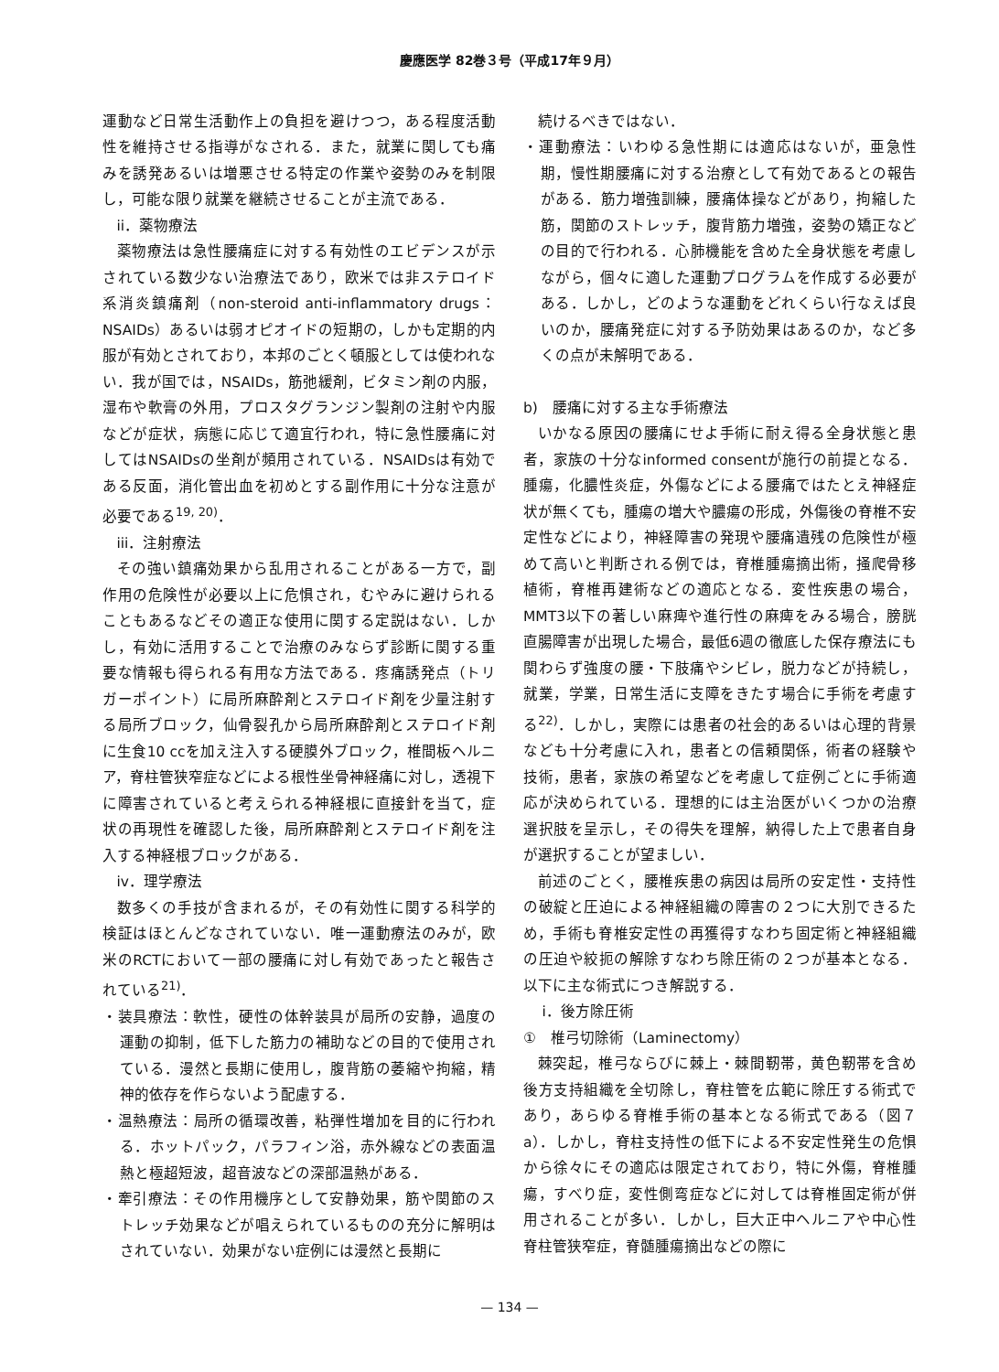慶應医学 82巻３号（平成17年９月）
運動など日常生活動作上の負担を避けつつ，ある程度活動性を維持させる指導がなされる．また，就業に関しても痛みを誘発あるいは増悪させる特定の作業や姿勢のみを制限し，可能な限り就業を継続させることが主流である．
ii．薬物療法
薬物療法は急性腰痛症に対する有効性のエビデンスが示されている数少ない治療法であり，欧米では非ステロイド系消炎鎮痛剤（non-steroid anti-inflammatory drugs：NSAIDs）あるいは弱オピオイドの短期の，しかも定期的内服が有効とされており，本邦のごとく頓服としては使われない．我が国では，NSAIDs，筋弛緩剤，ビタミン剤の内服，湿布や軟膏の外用，プロスタグランジン製剤の注射や内服などが症状，病態に応じて適宜行われ，特に急性腰痛に対してはNSAIDsの坐剤が頻用されている．NSAIDsは有効である反面，消化管出血を初めとする副作用に十分な注意が必要である<sup>19, 20)</sup>．
iii．注射療法
その強い鎮痛効果から乱用されることがある一方で，副作用の危険性が必要以上に危惧され，むやみに避けられることもあるなどその適正な使用に関する定説はない．しかし，有効に活用することで治療のみならず診断に関する重要な情報も得られる有用な方法である．疼痛誘発点（トリガーポイント）に局所麻酔剤とステロイド剤を少量注射する局所ブロック，仙骨裂孔から局所麻酔剤とステロイド剤に生食10 ccを加え注入する硬膜外ブロック，椎間板ヘルニア，脊柱管狭窄症などによる根性坐骨神経痛に対し，透視下に障害されていると考えられる神経根に直接針を当て，症状の再現性を確認した後，局所麻酔剤とステロイド剤を注入する神経根ブロックがある．
iv．理学療法
数多くの手技が含まれるが，その有効性に関する科学的検証はほとんどなされていない．唯一運動療法のみが，欧米のRCTにおいて一部の腰痛に対し有効であったと報告されている<sup>21)</sup>．
・装具療法：軟性，硬性の体幹装具が局所の安静，過度の運動の抑制，低下した筋力の補助などの目的で使用されている．漫然と長期に使用し，腹背筋の萎縮や拘縮，精神的依存を作らないよう配慮する．
・温熱療法：局所の循環改善，粘弾性増加を目的に行われる．ホットパック，パラフィン浴，赤外線などの表面温熱と極超短波，超音波などの深部温熱がある．
・牽引療法：その作用機序として安静効果，筋や関節のストレッチ効果などが唱えられているものの充分に解明はされていない．効果がない症例には漫然と長期に
続けるべきではない．
・運動療法：いわゆる急性期には適応はないが，亜急性期，慢性期腰痛に対する治療として有効であるとの報告がある．筋力増強訓練，腰痛体操などがあり，拘縮した筋，関節のストレッチ，腹背筋力増強，姿勢の矯正などの目的で行われる．心肺機能を含めた全身状態を考慮しながら，個々に適した運動プログラムを作成する必要がある．しかし，どのような運動をどれくらい行なえば良いのか，腰痛発症に対する予防効果はあるのか，など多くの点が未解明である．
b)　腰痛に対する主な手術療法
いかなる原因の腰痛にせよ手術に耐え得る全身状態と患者，家族の十分なinformed consentが施行の前提となる．腫瘍，化膿性炎症，外傷などによる腰痛ではたとえ神経症状が無くても，腫瘍の増大や膿瘍の形成，外傷後の脊椎不安定性などにより，神経障害の発現や腰痛遺残の危険性が極めて高いと判断される例では，脊椎腫瘍摘出術，掻爬骨移植術，脊椎再建術などの適応となる．変性疾患の場合，MMT3以下の著しい麻痺や進行性の麻痺をみる場合，膀胱直腸障害が出現した場合，最低6週の徹底した保存療法にも関わらず強度の腰・下肢痛やシビレ，脱力などが持続し，就業，学業，日常生活に支障をきたす場合に手術を考慮する<sup>22)</sup>．しかし，実際には患者の社会的あるいは心理的背景なども十分考慮に入れ，患者との信頼関係，術者の経験や技術，患者，家族の希望などを考慮して症例ごとに手術適応が決められている．理想的には主治医がいくつかの治療選択肢を呈示し，その得失を理解，納得した上で患者自身が選択することが望ましい．
前述のごとく，腰椎疾患の病因は局所の安定性・支持性の破綻と圧迫による神経組織の障害の２つに大別できるため，手術も脊椎安定性の再獲得すなわち固定術と神経組織の圧迫や絞扼の解除すなわち除圧術の２つが基本となる．以下に主な術式につき解説する．
i．後方除圧術
①　椎弓切除術（Laminectomy）
棘突起，椎弓ならびに棘上・棘間靭帯，黄色靭帯を含め後方支持組織を全切除し，脊柱管を広範に除圧する術式であり，あらゆる脊椎手術の基本となる術式である（図７a）．しかし，脊柱支持性の低下による不安定性発生の危惧から徐々にその適応は限定されており，特に外傷，脊椎腫瘍，すべり症，変性側弯症などに対しては脊椎固定術が併用されることが多い．しかし，巨大正中ヘルニアや中心性脊柱管狭窄症，脊髄腫瘍摘出などの際に
— 134 —